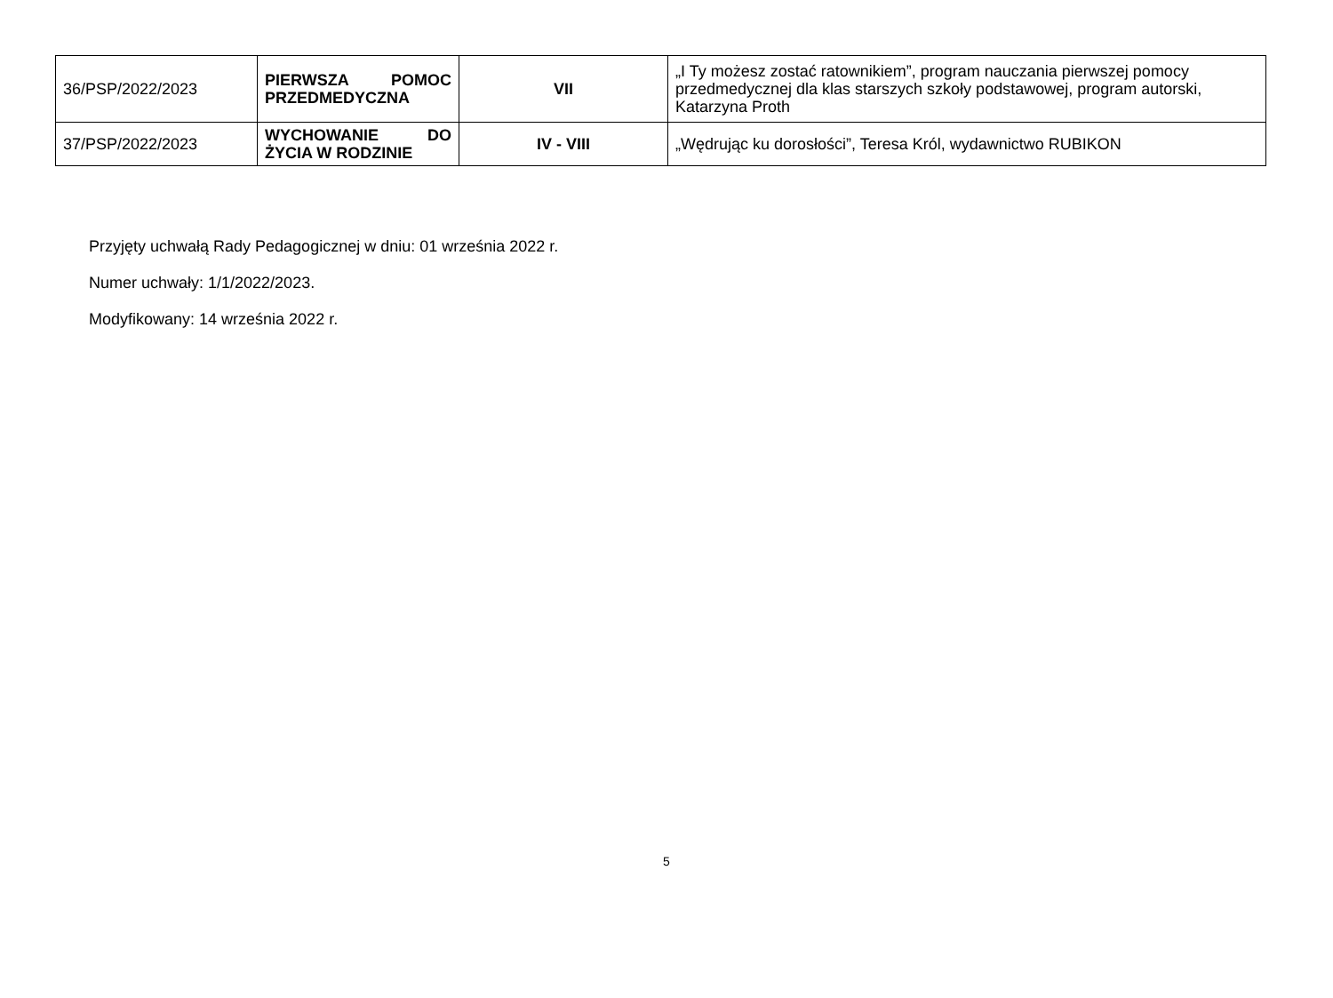| 36/PSP/2022/2023 | PIERWSZA POMOC PRZEDMEDYCZNA | VII | „I Ty możesz zostać ratownikiem”, program nauczania pierwszej pomocy przedmedycznej dla klas starszych szkoły podstawowej, program autorski, Katarzyna Proth |
| 37/PSP/2022/2023 | WYCHOWANIE DO ŻYCIA W RODZINIE | IV - VIII | „Wędrując ku dorosłości”, Teresa Król, wydawnictwo RUBIKON |
Przyjęty uchwałą Rady Pedagogicznej w dniu: 01 września 2022 r.
Numer uchwały: 1/1/2022/2023.
Modyfikowany: 14 września 2022 r.
5